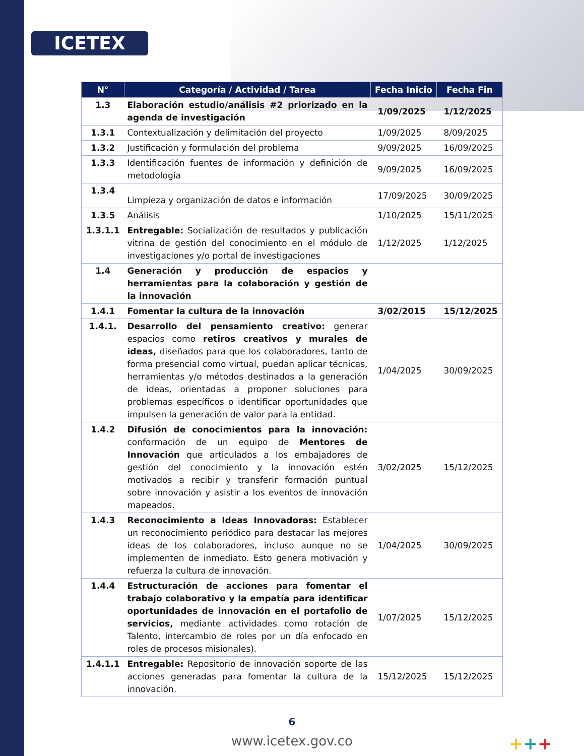ICETEX
| N° | Categoría / Actividad / Tarea | Fecha Inicio | Fecha Fin |
| --- | --- | --- | --- |
| 1.3 | Elaboración estudio/análisis #2 priorizado en la agenda de investigación | 1/09/2025 | 1/12/2025 |
| 1.3.1 | Contextualización y delimitación del proyecto | 1/09/2025 | 8/09/2025 |
| 1.3.2 | Justificación y formulación del problema | 9/09/2025 | 16/09/2025 |
| 1.3.3 | Identificación fuentes de información y definición de metodología | 9/09/2025 | 16/09/2025 |
| 1.3.4 | Limpieza y organización de datos e información | 17/09/2025 | 30/09/2025 |
| 1.3.5 | Análisis | 1/10/2025 | 15/11/2025 |
| 1.3.1.1 | Entregable: Socialización de resultados y publicación vitrina de gestión del conocimiento en el módulo de investigaciones y/o portal de investigaciones | 1/12/2025 | 1/12/2025 |
| 1.4 | Generación y producción de espacios y herramientas para la colaboración y gestión de la innovación | | |
| 1.4.1 | Fomentar la cultura de la innovación | 3/02/2015 | 15/12/2025 |
| 1.4.1. | Desarrollo del pensamiento creativo: generar espacios como retiros creativos y murales de ideas, diseñados para que los colaboradores, tanto de forma presencial como virtual, puedan aplicar técnicas, herramientas y/o métodos destinados a la generación de ideas, orientadas a proponer soluciones para problemas específicos o identificar oportunidades que impulsen la generación de valor para la entidad. | 1/04/2025 | 30/09/2025 |
| 1.4.2 | Difusión de conocimientos para la innovación: conformación de un equipo de Mentores de Innovación que articulados a los embajadores de gestión del conocimiento y la innovación estén motivados a recibir y transferir formación puntual sobre innovación y asistir a los eventos de innovación mapeados. | 3/02/2025 | 15/12/2025 |
| 1.4.3 | Reconocimiento a Ideas Innovadoras: Establecer un reconocimiento periódico para destacar las mejores ideas de los colaboradores, incluso aunque no se implementen de inmediato. Esto genera motivación y refuerza la cultura de innovación. | 1/04/2025 | 30/09/2025 |
| 1.4.4 | Estructuración de acciones para fomentar el trabajo colaborativo y la empatía para identificar oportunidades de innovación en el portafolio de servicios, mediante actividades como rotación de Talento, intercambio de roles por un día enfocado en roles de procesos misionales). | 1/07/2025 | 15/12/2025 |
| 1.4.1.1 | Entregable: Repositorio de innovación soporte de las acciones generadas para fomentar la cultura de la innovación. | 15/12/2025 | 15/12/2025 |
6
www.icetex.gov.co +++